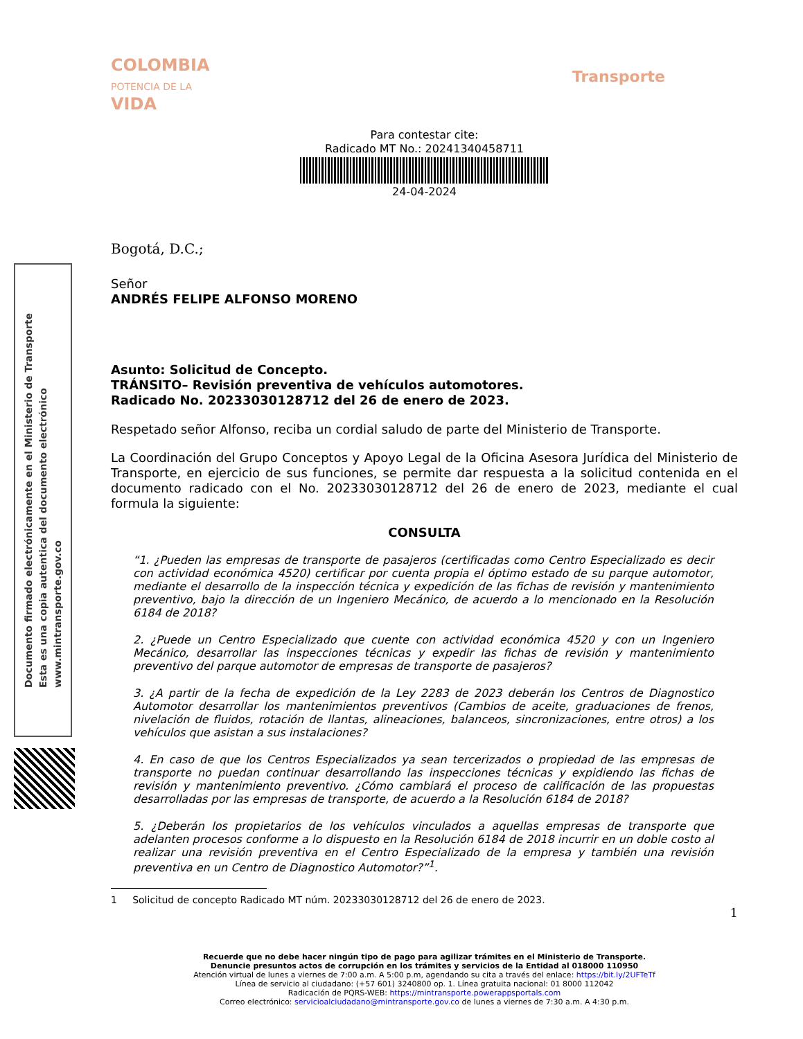COLOMBIA
POTENCIA DE LA
VIDA
Transporte
Documento firmado electrónicamente en el Ministerio de Transporte
Esta es una copia autentica del documento electrónico
www.mintransporte.gov.co
Para contestar cite:
Radicado MT No.: 20241340458711
24-04-2024
Bogotá, D.C.;
Señor
ANDRÉS FELIPE ALFONSO MORENO
Asunto: Solicitud de Concepto.
TRÁNSITO– Revisión preventiva de vehículos automotores.
Radicado No. 20233030128712 del 26 de enero de 2023.
Respetado señor Alfonso, reciba un cordial saludo de parte del Ministerio de Transporte.
La Coordinación del Grupo Conceptos y Apoyo Legal de la Oficina Asesora Jurídica del Ministerio de Transporte, en ejercicio de sus funciones, se permite dar respuesta a la solicitud contenida en el documento radicado con el No. 20233030128712 del 26 de enero de 2023, mediante el cual formula la siguiente:
CONSULTA
“1. ¿Pueden las empresas de transporte de pasajeros (certificadas como Centro Especializado es decir con actividad económica 4520) certificar por cuenta propia el óptimo estado de su parque automotor, mediante el desarrollo de la inspección técnica y expedición de las fichas de revisión y mantenimiento preventivo, bajo la dirección de un Ingeniero Mecánico, de acuerdo a lo mencionado en la Resolución 6184 de 2018?
2. ¿Puede un Centro Especializado que cuente con actividad económica 4520 y con un Ingeniero Mecánico, desarrollar las inspecciones técnicas y expedir las fichas de revisión y mantenimiento preventivo del parque automotor de empresas de transporte de pasajeros?
3. ¿A partir de la fecha de expedición de la Ley 2283 de 2023 deberán los Centros de Diagnostico Automotor desarrollar los mantenimientos preventivos (Cambios de aceite, graduaciones de frenos, nivelación de fluidos, rotación de llantas, alineaciones, balanceos, sincronizaciones, entre otros) a los vehículos que asistan a sus instalaciones?
4. En caso de que los Centros Especializados ya sean tercerizados o propiedad de las empresas de transporte no puedan continuar desarrollando las inspecciones técnicas y expidiendo las fichas de revisión y mantenimiento preventivo. ¿Cómo cambiará el proceso de calificación de las propuestas desarrolladas por las empresas de transporte, de acuerdo a la Resolución 6184 de 2018?
5. ¿Deberán los propietarios de los vehículos vinculados a aquellas empresas de transporte que adelanten procesos conforme a lo dispuesto en la Resolución 6184 de 2018 incurrir en un doble costo al realizar una revisión preventiva en el Centro Especializado de la empresa y también una revisión preventiva en un Centro de Diagnostico Automotor?”<sup>1</sup>.
1 Solicitud de concepto Radicado MT núm. 20233030128712 del 26 de enero de 2023.
1
Recuerde que no debe hacer ningún tipo de pago para agilizar trámites en el Ministerio de Transporte.
Denuncie presuntos actos de corrupción en los trámites y servicios de la Entidad al 018000 110950
Atención virtual de lunes a viernes de 7:00 a.m. A 5:00 p.m, agendando su cita a través del enlace: https://bit.ly/2UFTeTf
Línea de servicio al ciudadano: (+57 601) 3240800 op. 1. Línea gratuita nacional: 01 8000 112042
Radicación de PQRS-WEB: https://mintransporte.powerappsportals.com
Correo electrónico: servicioalciudadano@mintransporte.gov.co de lunes a viernes de 7:30 a.m. A 4:30 p.m.